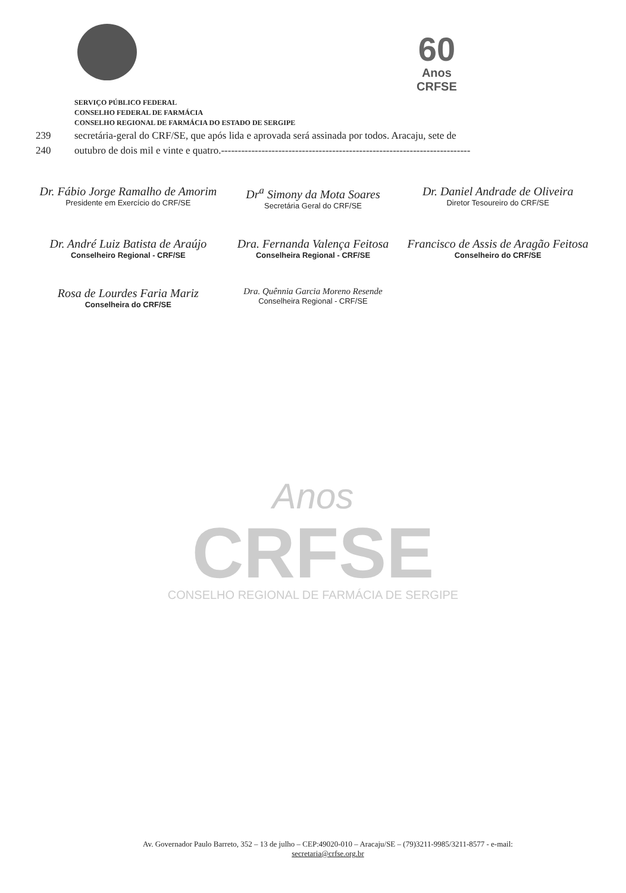60
Anos
CRFSE
SERVIÇO PÚBLICO FEDERAL
CONSELHO FEDERAL DE FARMÁCIA
CONSELHO REGIONAL DE FARMÁCIA DO ESTADO DE SERGIPE
239 secretária-geral do CRF/SE, que após lida e aprovada será assinada por todos. Aracaju, sete de
240 outubro de dois mil e vinte e quatro.--------------------------------------------------------------------------
Dr. Fábio Jorge Ramalho de Amorim
Presidente em Exercício do CRF/SE
Dr<sup>a</sup> Simony da Mota Soares
Secretária Geral do CRF/SE
Dr. Daniel Andrade de Oliveira
Diretor Tesoureiro do CRF/SE
Dr. André Luiz Batista de Araújo
Conselheiro Regional - CRF/SE
Dra. Fernanda Valença Feitosa
Conselheira Regional - CRF/SE
Francisco de Assis de Aragão Feitosa
Conselheiro do CRF/SE
Rosa de Lourdes Faria Mariz
Conselheira do CRF/SE
Dra. Quênnia Garcia Moreno Resende
Conselheira Regional - CRF/SE
Anos
CRFSE
CONSELHO REGIONAL DE FARMÁCIA DE SERGIPE
Av. Governador Paulo Barreto, 352 – 13 de julho – CEP:49020-010 – Aracaju/SE – (79)3211-9985/3211-8577 - e-mail:
secretaria@crfse.org.br